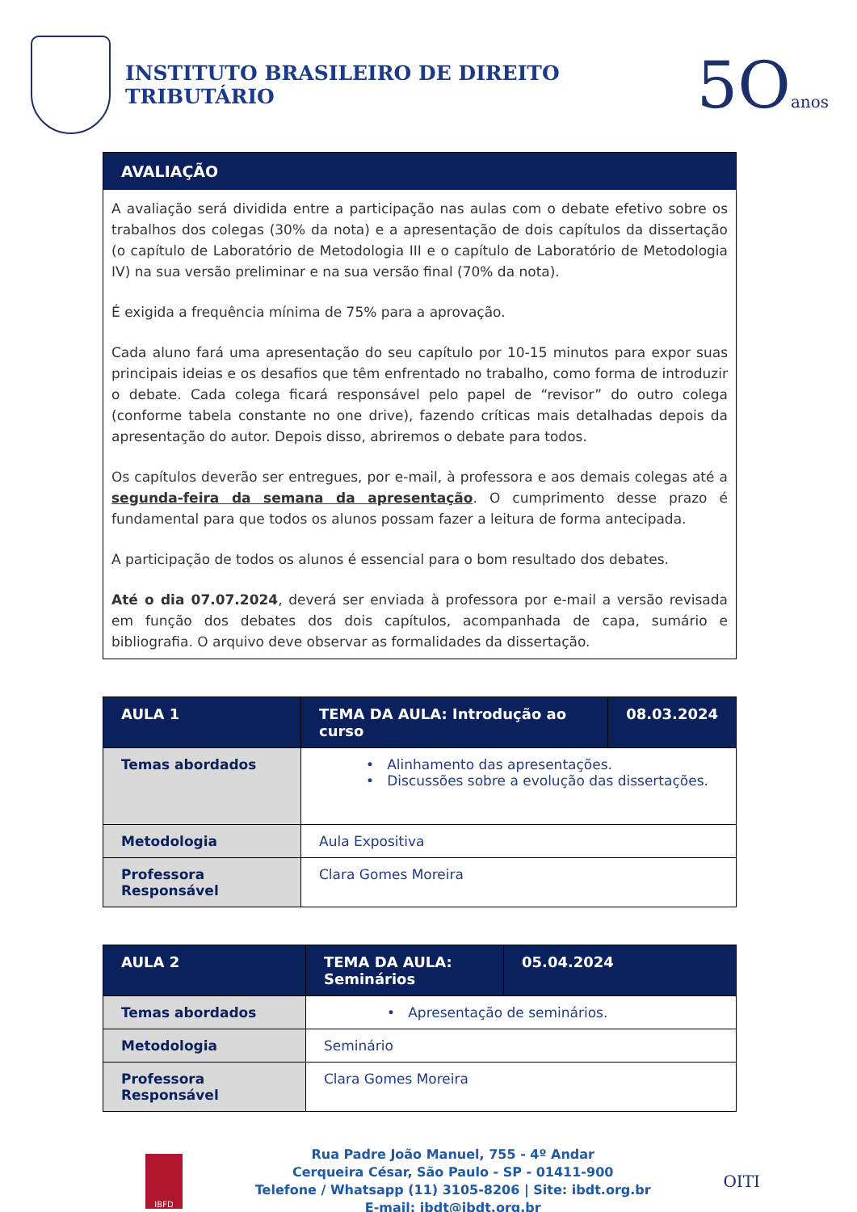INSTITUTO BRASILEIRO DE DIREITO TRIBUTÁRIO
5Oanos
AVALIAÇÃO
A avaliação será dividida entre a participação nas aulas com o debate efetivo sobre os trabalhos dos colegas (30% da nota) e a apresentação de dois capítulos da dissertação (o capítulo de Laboratório de Metodologia III e o capítulo de Laboratório de Metodologia IV) na sua versão preliminar e na sua versão final (70% da nota).
É exigida a frequência mínima de 75% para a aprovação.
Cada aluno fará uma apresentação do seu capítulo por 10-15 minutos para expor suas principais ideias e os desafios que têm enfrentado no trabalho, como forma de introduzir o debate. Cada colega ficará responsável pelo papel de “revisor” do outro colega (conforme tabela constante no one drive), fazendo críticas mais detalhadas depois da apresentação do autor. Depois disso, abriremos o debate para todos.
Os capítulos deverão ser entregues, por e-mail, à professora e aos demais colegas até a segunda-feira da semana da apresentação. O cumprimento desse prazo é fundamental para que todos os alunos possam fazer a leitura de forma antecipada.
A participação de todos os alunos é essencial para o bom resultado dos debates.
Até o dia 07.07.2024, deverá ser enviada à professora por e-mail a versão revisada em função dos debates dos dois capítulos, acompanhada de capa, sumário e bibliografia. O arquivo deve observar as formalidades da dissertação.
| AULA 1 | TEMA DA AULA: Introdução ao curso | 08.03.2024 |
| Temas abordados | • Alinhamento das apresentações. • Discussões sobre a evolução das dissertações. | |
| Metodologia | Aula Expositiva | |
| Professora Responsável | Clara Gomes Moreira | |
| AULA 2 | TEMA DA AULA: Seminários | 05.04.2024 |
| Temas abordados | • Apresentação de seminários. | |
| Metodologia | Seminário | |
| Professora Responsável | Clara Gomes Moreira | |
IBFD
Rua Padre João Manuel, 755 - 4º Andar
Cerqueira César, São Paulo - SP - 01411-900
Telefone / Whatsapp (11) 3105-8206 | Site: ibdt.org.br
E-mail: ibdt@ibdt.org.br
OITI